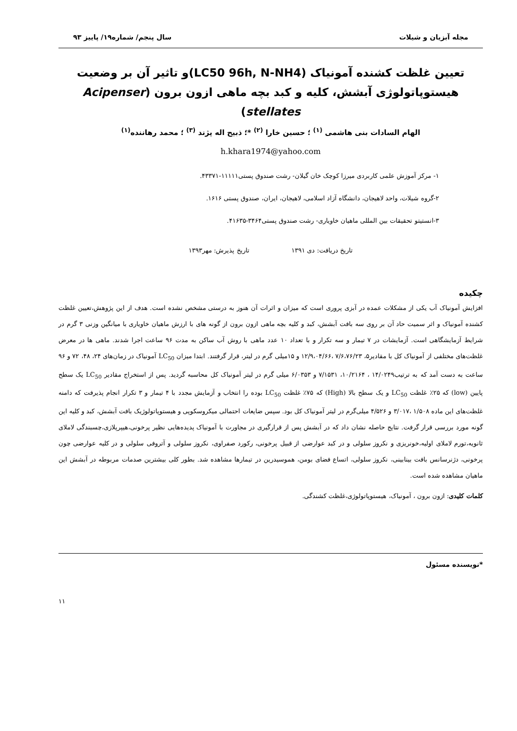مجله آبزیان و شیلات سال پنجم/ شماره۱۹/ پاییز ۹۳
تعیین غلظت کشنده آمونیاک (LC50 96h, N-NH4)و تاثیر آن بر وضعیت
هیستوپاتولوژی آبشش، کلیه و کبد بچه ماهی ازون برون (Acipenser stellates)
الهام السادات بنی هاشمی <sup>(۱)</sup> ؛ حسین خارا <sup>(۲)</sup> *؛ ذبیح اله پژند <sup>(۳)</sup> ؛ محمد رهاننده<sup>(۱)</sup>
h.khara1974@yahoo.com
۱- مرکز آموزش علمی کاربردی میرزا کوچک خان گیلان- رشت صندوق پستی۱۱۱۱۱-۴۳۳۷۱.
۲-گروه شیلات، واحد لاهیجان، دانشگاه آزاد اسلامی، لاهیجان، ایران، صندوق پستی ۱۶۱۶.
۳-انستیتو تحقیقات بین المللی ماهیان خاویاری- رشت صندوق پستی۳۴۶۴-۴۱۶۳۵.
تاریخ دریافت: دی ۱۳۹۱ تاریخ پذیرش: مهر۱۳۹۳
چکیده
افزایش آمونیاک آب یکی از مشکلات عمده در آبزی پروری است که میزان و اثرات آن هنوز به درستی مشخص نشده است. هدف از این پژوهش،تعیین غلظت کشنده آمونیاک و اثر سمیت حاد آن بر روی سه بافت آبشش، کبد و کلیه بچه ماهی ازون برون از گونه های با ارزش ماهیان خاویاری با میانگین وزنی ۳ گرم در شرایط آزمایشگاهی است. آزمایشات در ۷ تیمار و سه تکرار و با تعداد ۱۰ عدد ماهی با روش آب ساکن به مدت ۹۶ ساعت اجرا شدند. ماهی ها در معرض غلظت‌های مختلفی از آمونیاک کل با مقادیر۵، ۷/۶،۷۶/۲۳ ،۱۲/۹،۰۴/۶۶ و ۱۵میلی گرم در لیتر، قرار گرفتند. ابتدا میزان LC<sub>50</sub> آمونیاک در زمان‌های ۲۴، ۴۸، ۷۲ و ۹۶ ساعت به دست آمد که به ترتیب۱۴/۰۲۴۹ ، ۱۰/۲۱۶۴، ۷/۱۵۳۱ و ۶/۰۳۵۳ میلی گرم در لیتر آمونیاک کل محاسبه گردید. پس از استخراج مقادیر LC<sub>50</sub> یک سطح پایین (low) که ۲۵٪ غلظت LC<sub>50</sub> و یک سطح بالا (High) که ۷۵٪ غلظت LC<sub>50</sub> بوده را انتخاب و آزمایش مجدد با ۴ تیمار و ۳ تکرار انجام پذیرفت که دامنه غلظت‌های این ماده ۱/۵۰۸ ،۳/۰۱۷ و ۴/۵۲۶ میلی‌گرم در لیتر آمونیاک کل بود. سپس ضایعات احتمالی میکروسکوپی و هیستوپاتولوژیک بافت آبشش، کبد و کلیه این گونه مورد بررسی قرار گرفت. نتایج حاصله نشان داد که در آبشش پس از قرارگیری در مجاورت با آمونیاک پدیده‌هایی نظیر پرخونی،هیپرپلازی،چسبندگی لاملای ثانویه،تورم لاملای اولیه،خونریزی و نکروز سلولی و در کبد عوارضی از قبیل پرخونی، رکورد صفراوی، نکروز سلولی و آتروفی سلولی و در کلیه عوارضی چون پرخونی، دژنرسانس بافت بینابینی، نکروز سلولی، اتساع فضای بومن، هموسیدرین در تیمارها مشاهده شد. بطور کلی بیشترین صدمات مربوطه در آبشش این ماهیان مشاهده شده است.
کلمات کلیدی: ازون برون ، آمونیاک، هیستوپاتولوژی،غلظت کشندگی.
*نویسنده مسئول
۱۱